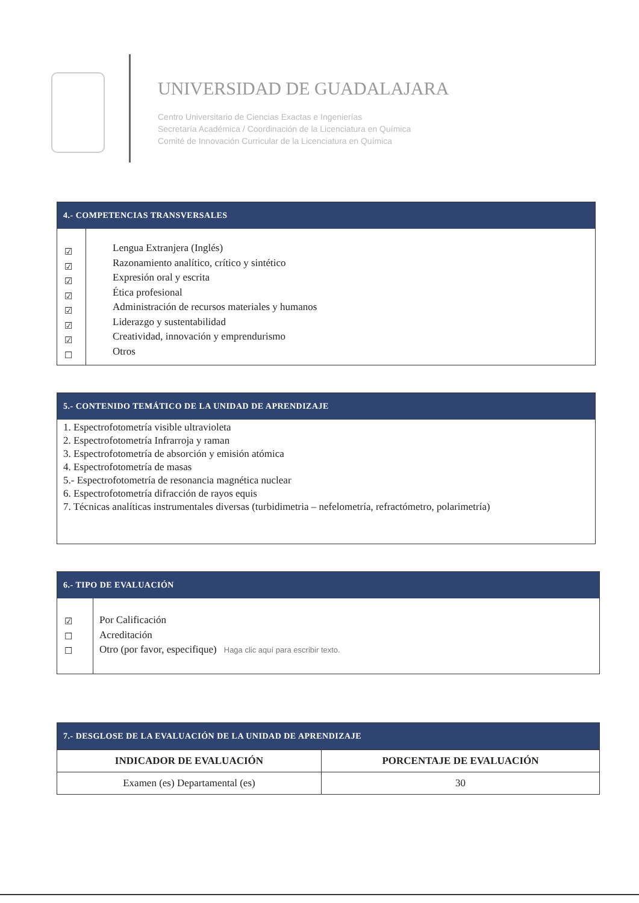UNIVERSIDAD DE GUADALAJARA
Centro Universitario de Ciencias Exactas e Ingenierías
Secretaría Académica / Coordinación de la Licenciatura en Química
Comité de Innovación Curricular de la Licenciatura en Química
4.- COMPETENCIAS TRANSVERSALES
☑
☑
☑
☑
☑
☑
☑
☐
Lengua Extranjera (Inglés)
Razonamiento analítico, crítico y sintético
Expresión oral y escrita
Ética profesional
Administración de recursos materiales y humanos
Liderazgo y sustentabilidad
Creatividad, innovación y emprendurismo
Otros
5.- CONTENIDO TEMÁTICO DE LA UNIDAD DE APRENDIZAJE
1. Espectrofotometría visible ultravioleta
2. Espectrofotometría Infrarroja y raman
3. Espectrofotometría de absorción y emisión atómica
4. Espectrofotometría de masas
5.- Espectrofotometría de resonancia magnética nuclear
6. Espectrofotometría difracción de rayos equis
7. Técnicas analíticas instrumentales diversas (turbidimetria – nefelometría, refractómetro, polarimetría)
6.- TIPO DE EVALUACIÓN
☑
☐
☐
Por Calificación
Acreditación
Otro (por favor, especifique) Haga clic aquí para escribir texto.
7.- DESGLOSE DE LA EVALUACIÓN DE LA UNIDAD DE APRENDIZAJE
| INDICADOR DE EVALUACIÓN | PORCENTAJE DE EVALUACIÓN |
| --- | --- |
| Examen (es) Departamental (es) | 30 |